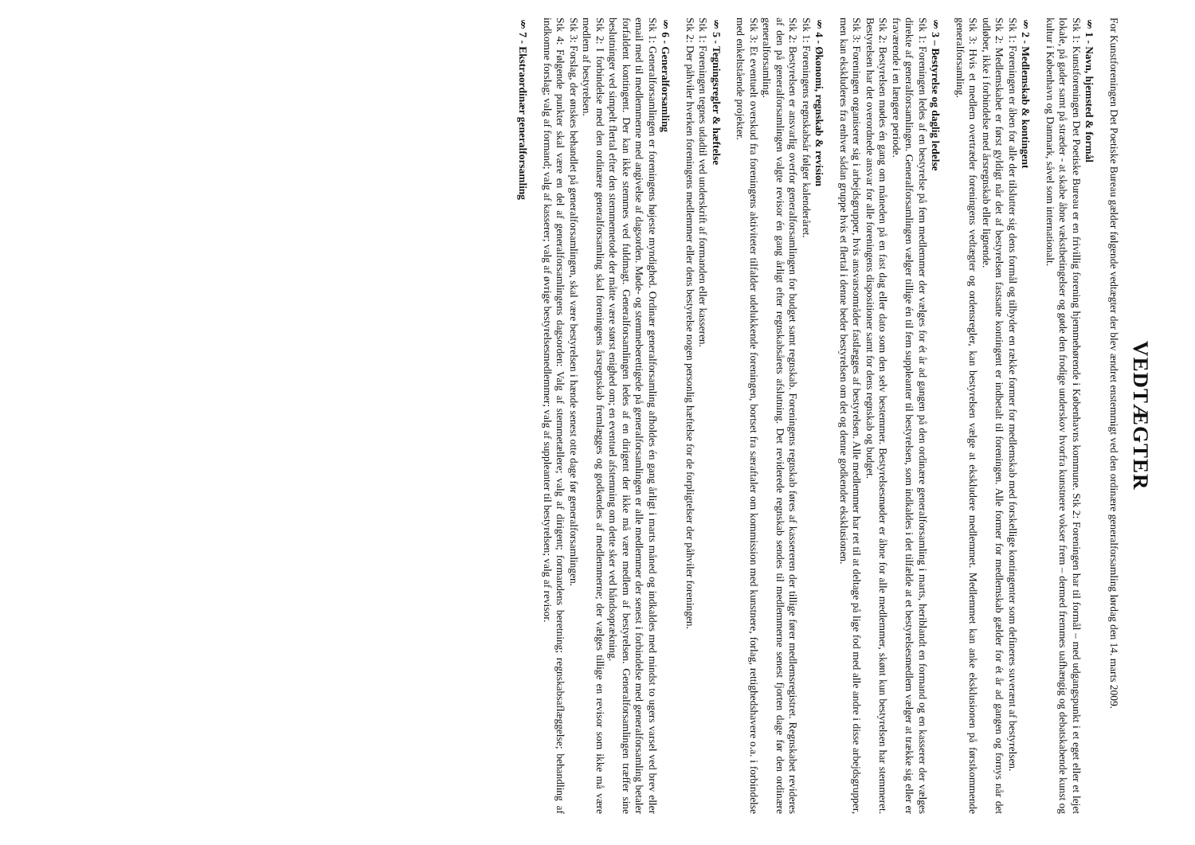VEDTÆGTER
For Kunstforeningen Det Poetiske Bureau gælder følgende vedtægter der blev ændret enstemmigt ved den ordinære generalforsamling lørdag den 14. marts 2009.
§ 1 - Navn, hjemsted & formål
Stk 1: Kunstforeningen Det Poetiske Bureau er en frivillig forening hjemmehørende i Københavns kommune. Stk 2: Foreningen har til formål – med udgangspunkt i et eget eller et lejet lokale, på gader samt på stræder - at skabe åbne vækstbetingelser og gøde den frodige underskov hvorfra kunstnere vokser frem – dermed fremmes uafhængig og debatskabende kunst og kultur i København og Danmark, såvel som internationalt.
§ 2 - Medlemskab & kontingent
Stk 1: Foreningen er åben for alle der tilslutter sig dens formål og tilbyder en række former for medlemskab med forskellige kontingenter som defineres suverænt af bestyrelsen.
Stk 2: Medlemskabet er først gyldigt når det af bestyrelsen fastsatte kontingent er indbetalt til foreningen. Alle former for medlemskab gælder for ét år ad gangen og fornys når det udløber, ikke i forbindelse med årsregnskab eller lignende.
Stk 3: Hvis et medlem overtræder foreningens vedtægter og ordensregler, kan bestyrelsen vælge at ekskludere medlemmet. Medlemmet kan anke eksklusionen på førstkommende generalforsamling.
§ 3 – Bestyrelse og daglig ledelse
Stk 1: Foreningen ledes af en bestyrelse på fem medlemmer der vælges for ét år ad gangen på den ordinære generalforsamling i marts, heriblandt en formand og en kasserer der vælges direkte af generalforsamlingen. Generalforsamlingen vælger tillige én til fem suppleanter til bestyrelsen, som indkaldes i det tilfælde at et bestyrelsesmedlem vælger at trække sig eller er fraværende i en længere periode.
Stk 2: Bestyrelsen mødes én gang om måneden på en fast dag eller dato som den selv bestemmer. Bestyrelsesmøder er åbne for alle medlemmer, skønt kun bestyrelsen har stemmeret. Bestyrelsen har det overordnede ansvar for alle foreningens dispositioner samt for dens regnskab og budget.
Stk 3: Foreningen organiserer sig i arbejdsgrupper, hvis ansvarsområder fastlægges af bestyrelsen. Alle medlemmer har ret til at deltage på lige fod med alle andre i disse arbejdsgrupper, men kan ekskluderes fra enhver sådan gruppe hvis et flertal i denne beder bestyrelsen om det og denne godkender eksklusionen.
§ 4 - Økonomi, regnskab & revision
Stk 1: Foreningens regnskabsår følger kalenderåret.
Stk 2: Bestyrelsen er ansvarlig overfor generalforsamlingen for budget samt regnskab. Foreningens regnskab føres af kassereren der tillige fører medlemsregistret. Regnskabet revideres af den på generalforsamlingen valgte revisor én gang årligt efter regnskabsårets afslutning. Det reviderede regnskab sendes til medlemmerne senest fjorten dage før den ordinære generalforsamling.
Stk 3: Et eventuelt overskud fra foreningens aktiviteter tilfalder udelukkende foreningen, bortset fra særaftaler om kommission med kunstnere, forlag, rettighedshavere o.a. i forbindelse med enkeltstående projekter.
§ 5 - Tegningsregler & hæftelse
Stk 1: Foreningen tegnes udadtil ved underskrift af formanden eller kasseren.
Stk 2: Der påhviler hverken foreningens medlemmer eller dens bestyrelse nogen personlig hæftelse for de forpligtelser der påhviler foreningen.
§ 6 - Generalforsamling
Stk 1: Generalforsamlingen er foreningens højeste myndighed. Ordinær generalforsamling afholdes én gang årligt i marts måned og indkaldes med mindst to ugers varsel ved brev eller email med til medlemmerne med angivelse af dagsorden. Møde- og stemmeberettigede på generalforsamlingen er alle medlemmer der senest i forbindelse med generalforsamling betaler forfaldent kontingent. Der kan ikke stemmes ved fuldmagt. Generalforsamlingen ledes af en dirigent der ikke må være medlem af bestyrelsen. Generalforsamlingen træffer sine beslutninger ved simpelt flertal efter den stemmemetode der måtte være størst enighed om; en eventuel afstemning om dette sker ved håndsoprækning.
Stk 2: I forbindelse med den ordinære generalforsamling skal foreningens årsregnskab fremlægges og godkendes af medlemmerne; der vælges tillige en revisor som ikke må være medlem af bestyrelsen.
Stk 3: Forslag, der ønskes behandlet på generalforsamlingen, skal være bestyrelsen i hænde senest otte dage før generalforsamlingen.
Stk 4: Følgende punkter skal være en del af generalforsamlingens dagsorden: Valg af stemmetællere; valg af dirigent; formandens beretning; regnskabsaflæggelse; behandling af indkomne forslag; valg af formand; valg af kasserer; valg af øvrige bestyrelsesmedlemmer; valg af suppleanter til bestyrelsen; valg af revisor.
§ 7 - Ekstraordinær generalforsamling